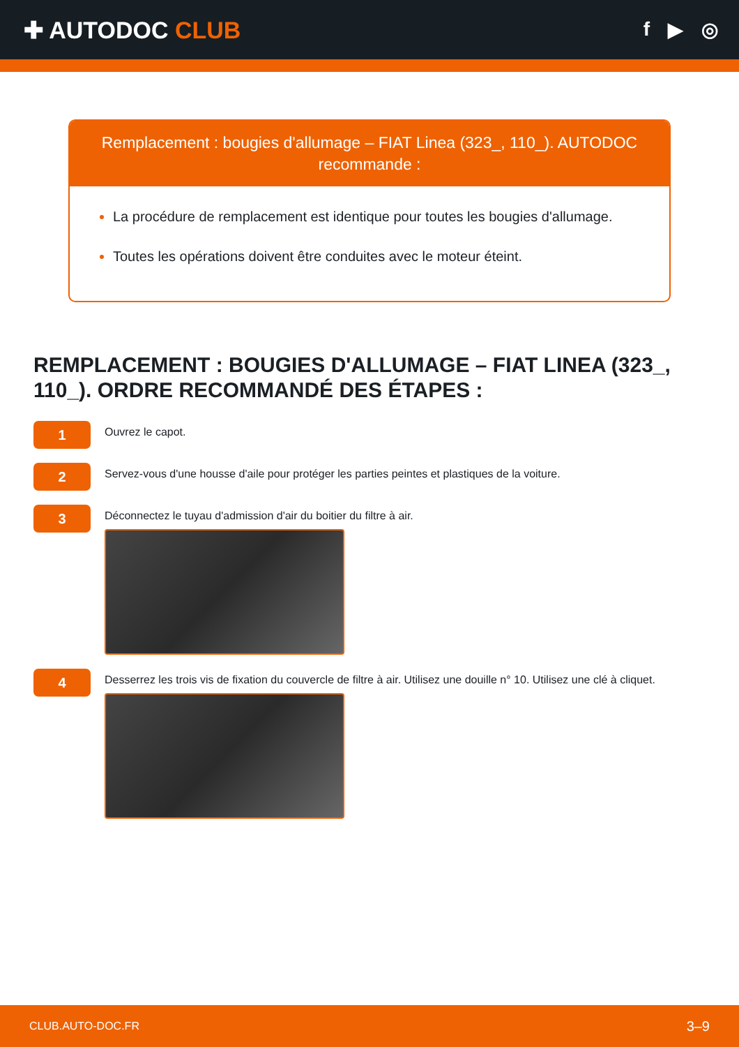✚ AUTODOC CLUB
f ▶ ◎
Remplacement : bougies d'allumage – FIAT Linea (323_, 110_). AUTODOC recommande :
La procédure de remplacement est identique pour toutes les bougies d'allumage.
Toutes les opérations doivent être conduites avec le moteur éteint.
REMPLACEMENT : BOUGIES D'ALLUMAGE – FIAT LINEA (323_, 110_). ORDRE RECOMMANDÉ DES ÉTAPES :
1
Ouvrez le capot.
2
Servez-vous d'une housse d'aile pour protéger les parties peintes et plastiques de la voiture.
3
Déconnectez le tuyau d'admission d'air du boitier du filtre à air.
4
Desserrez les trois vis de fixation du couvercle de filtre à air. Utilisez une douille n° 10. Utilisez une clé à cliquet.
CLUB.AUTO-DOC.FR 3–9